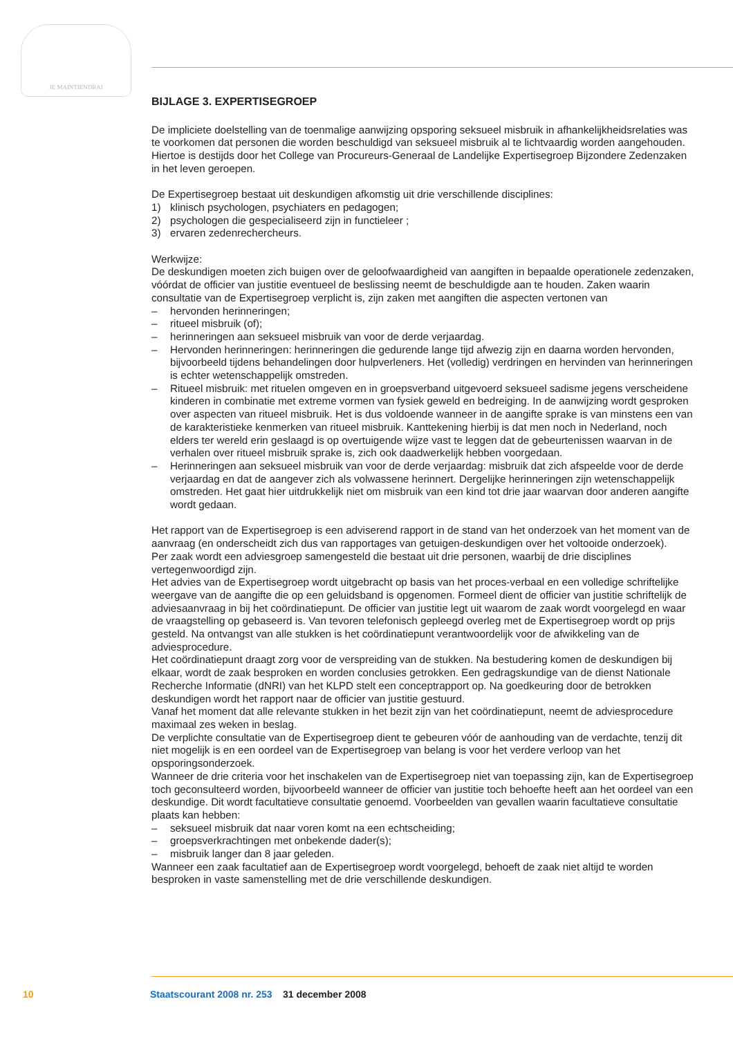JE MAINTIENDRAI
BIJLAGE 3. EXPERTISEGROEP
De impliciete doelstelling van de toenmalige aanwijzing opsporing seksueel misbruik in afhankelijkheidsrelaties was te voorkomen dat personen die worden beschuldigd van seksueel misbruik al te lichtvaardig worden aangehouden. Hiertoe is destijds door het College van Procureurs-Generaal de Landelijke Expertisegroep Bijzondere Zedenzaken in het leven geroepen.
De Expertisegroep bestaat uit deskundigen afkomstig uit drie verschillende disciplines:
1) klinisch psychologen, psychiaters en pedagogen;
2) psychologen die gespecialiseerd zijn in functieleer ;
3) ervaren zedenrechercheurs.
Werkwijze:
De deskundigen moeten zich buigen over de geloofwaardigheid van aangiften in bepaalde operationele zedenzaken, vóórdat de officier van justitie eventueel de beslissing neemt de beschuldigde aan te houden. Zaken waarin consultatie van de Expertisegroep verplicht is, zijn zaken met aangiften die aspecten vertonen van
– hervonden herinneringen;
– ritueel misbruik (of);
– herinneringen aan seksueel misbruik van voor de derde verjaardag.
– Hervonden herinneringen: herinneringen die gedurende lange tijd afwezig zijn en daarna worden hervonden, bijvoorbeeld tijdens behandelingen door hulpverleners. Het (volledig) verdringen en hervinden van herinneringen is echter wetenschappelijk omstreden.
– Ritueel misbruik: met rituelen omgeven en in groepsverband uitgevoerd seksueel sadisme jegens verscheidene kinderen in combinatie met extreme vormen van fysiek geweld en bedreiging. In de aanwijzing wordt gesproken over aspecten van ritueel misbruik. Het is dus voldoende wanneer in de aangifte sprake is van minstens een van de karakteristieke kenmerken van ritueel misbruik. Kanttekening hierbij is dat men noch in Nederland, noch elders ter wereld erin geslaagd is op overtuigende wijze vast te leggen dat de gebeurtenissen waarvan in de verhalen over ritueel misbruik sprake is, zich ook daadwerkelijk hebben voorgedaan.
– Herinneringen aan seksueel misbruik van voor de derde verjaardag: misbruik dat zich afspeelde voor de derde verjaardag en dat de aangever zich als volwassene herinnert. Dergelijke herinneringen zijn wetenschappelijk omstreden. Het gaat hier uitdrukkelijk niet om misbruik van een kind tot drie jaar waarvan door anderen aangifte wordt gedaan.
Het rapport van de Expertisegroep is een adviserend rapport in de stand van het onderzoek van het moment van de aanvraag (en onderscheidt zich dus van rapportages van getuigen-deskundigen over het voltooide onderzoek).
Per zaak wordt een adviesgroep samengesteld die bestaat uit drie personen, waarbij de drie disciplines vertegenwoordigd zijn.
Het advies van de Expertisegroep wordt uitgebracht op basis van het proces-verbaal en een volledige schriftelijke weergave van de aangifte die op een geluidsband is opgenomen. Formeel dient de officier van justitie schriftelijk de adviesaanvraag in bij het coördinatiepunt. De officier van justitie legt uit waarom de zaak wordt voorgelegd en waar de vraagstelling op gebaseerd is. Van tevoren telefonisch gepleegd overleg met de Expertisegroep wordt op prijs gesteld. Na ontvangst van alle stukken is het coördinatiepunt verantwoordelijk voor de afwikkeling van de adviesprocedure.
Het coördinatiepunt draagt zorg voor de verspreiding van de stukken. Na bestudering komen de deskundigen bij elkaar, wordt de zaak besproken en worden conclusies getrokken. Een gedragskundige van de dienst Nationale Recherche Informatie (dNRI) van het KLPD stelt een conceptrapport op. Na goedkeuring door de betrokken deskundigen wordt het rapport naar de officier van justitie gestuurd.
Vanaf het moment dat alle relevante stukken in het bezit zijn van het coördinatiepunt, neemt de adviesprocedure maximaal zes weken in beslag.
De verplichte consultatie van de Expertisegroep dient te gebeuren vóór de aanhouding van de verdachte, tenzij dit niet mogelijk is en een oordeel van de Expertisegroep van belang is voor het verdere verloop van het opsporingsonderzoek.
Wanneer de drie criteria voor het inschakelen van de Expertisegroep niet van toepassing zijn, kan de Expertisegroep toch geconsulteerd worden, bijvoorbeeld wanneer de officier van justitie toch behoefte heeft aan het oordeel van een deskundige. Dit wordt facultatieve consultatie genoemd. Voorbeelden van gevallen waarin facultatieve consultatie plaats kan hebben:
– seksueel misbruik dat naar voren komt na een echtscheiding;
– groepsverkrachtingen met onbekende dader(s);
– misbruik langer dan 8 jaar geleden.
Wanneer een zaak facultatief aan de Expertisegroep wordt voorgelegd, behoeft de zaak niet altijd te worden besproken in vaste samenstelling met de drie verschillende deskundigen.
10 Staatscourant 2008 nr. 253 31 december 2008